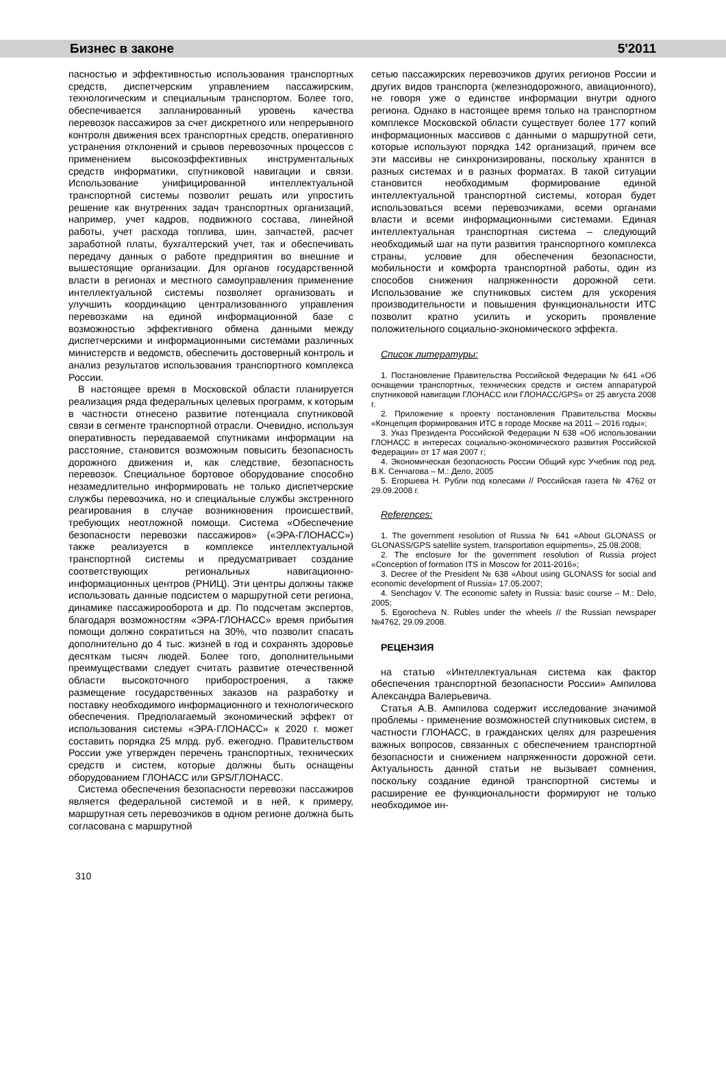Бизнес в законе 5'2011
пасностью и эффективностью использования транспортных средств, диспетчерским управлением пассажирским, технологическим и специальным транспортом. Более того, обеспечивается запланированный уровень качества перевозок пассажиров за счет дискретного или непрерывного контроля движения всех транспортных средств, оперативного устранения отклонений и срывов перевозочных процессов с применением высокоэффективных инструментальных средств информатики, спутниковой навигации и связи. Использование унифицированной интеллектуальной транспортной системы позволит решать или упростить решение как внутренних задач транспортных организаций, например, учет кадров, подвижного состава, линейной работы, учет расхода топлива, шин, запчастей, расчет заработной платы, бухгалтерский учет, так и обеспечивать передачу данных о работе предприятия во внешние и вышестоящие организации. Для органов государственной власти в регионах и местного самоуправления применение интеллектуальной системы позволяет организовать и улучшить координацию централизованного управления перевозками на единой информационной базе с возможностью эффективного обмена данными между диспетчерскими и информационными системами различных министерств и ведомств, обеспечить достоверный контроль и анализ результатов использования транспортного комплекса России.
В настоящее время в Московской области планируется реализация ряда федеральных целевых программ, к которым в частности отнесено развитие потенциала спутниковой связи в сегменте транспортной отрасли. Очевидно, используя оперативность передаваемой спутниками информации на расстояние, становится возможным повысить безопасность дорожного движения и, как следствие, безопасность перевозок. Специальное бортовое оборудование способно незамедлительно информировать не только диспетчерские службы перевозчика, но и специальные службы экстренного реагирования в случае возникновения происшествий, требующих неотложной помощи. Система «Обеспечение безопасности перевозки пассажиров» («ЭРА-ГЛОНАСС») также реализуется в комплексе интеллектуальной транспортной системы и предусматривает создание соответствующих региональных навигационно-информационных центров (РНИЦ). Эти центры должны также использовать данные подсистем о маршрутной сети региона, динамике пассажирооборота и др. По подсчетам экспертов, благодаря возможностям «ЭРА-ГЛОНАСС» время прибытия помощи должно сократиться на 30%, что позволит спасать дополнительно до 4 тыс. жизней в год и сохранять здоровье десяткам тысяч людей. Более того, дополнительными преимуществами следует считать развитие отечественной области высокоточного приборостроения, а также размещение государственных заказов на разработку и поставку необходимого информационного и технологического обеспечения. Предполагаемый экономический эффект от использования системы «ЭРА-ГЛОНАСС» к 2020 г. может составить порядка 25 млрд. руб. ежегодно. Правительством России уже утвержден перечень транспортных, технических средств и систем, которые должны быть оснащены оборудованием ГЛОНАСС или GPS/ГЛОНАСС.
Система обеспечения безопасности перевозки пассажиров является федеральной системой и в ней, к примеру, маршрутная сеть перевозчиков в одном регионе должна быть согласована с маршрутной
сетью пассажирских перевозчиков других регионов России и других видов транспорта (железнодорожного, авиационного), не говоря уже о единстве информации внутри одного региона. Однако в настоящее время только на транспортном комплексе Московской области существует более 177 копий информационных массивов с данными о маршрутной сети, которые используют порядка 142 организаций, причем все эти массивы не синхронизированы, поскольку хранятся в разных системах и в разных форматах. В такой ситуации становится необходимым формирование единой интеллектуальной транспортной системы, которая будет использоваться всеми перевозчиками, всеми органами власти и всеми информационными системами. Единая интеллектуальная транспортная система – следующий необходимый шаг на пути развития транспортного комплекса страны, условие для обеспечения безопасности, мобильности и комфорта транспортной работы, один из способов снижения напряженности дорожной сети. Использование же спутниковых систем для ускорения производительности и повышения функциональности ИТС позволит кратно усилить и ускорить проявление положительного социально-экономического эффекта.
Список литературы:
1. Постановление Правительства Российской Федерации № 641 «Об оснащении транспортных, технических средств и систем аппаратурой спутниковой навигации ГЛОНАСС или ГЛОНАСС/GPS» от 25 августа 2008 г.
2. Приложение к проекту постановления Правительства Москвы «Концепция формирования ИТС в городе Москве на 2011 – 2016 годы»;
3. Указ Президента Российской Федерации N 638 «Об использовании ГЛОНАСС в интересах социально-экономического развития Российской Федерации» от 17 мая 2007 г;
4. Экономическая безопасность России Общий курс Учебник под ред. В.К. Сенчагова – М.: Дело, 2005
5. Егоршева Н. Рубли под колесами // Российская газета № 4762 от 29.09.2008 г.
References:
1. The government resolution of Russia № 641 «About GLONASS or GLONASS/GPS satellite system, transportation equipments», 25.08.2008;
2. The enclosure for the government resolution of Russia project «Conception of formation ITS in Moscow for 2011-2016»;
3. Decree of the President № 638 «About using GLONASS for social and economic development of Russia» 17.05.2007;
4. Senchagov V. The economic safety in Russia: basic course – M.: Delo, 2005;
5. Egorocheva N. Rubles under the wheels // the Russian newspaper №4762, 29.09.2008.
РЕЦЕНЗИЯ
на статью «Интеллектуальная система как фактор обеспечения транспортной безопасности России» Ампилова Александра Валерьевича.
Статья А.В. Ампилова содержит исследование значимой проблемы - применение возможностей спутниковых систем, в частности ГЛОНАСС, в гражданских целях для разрешения важных вопросов, связанных с обеспечением транспортной безопасности и снижением напряженности дорожной сети. Актуальность данной статьи не вызывает сомнения, поскольку создание единой транспортной системы и расширение ее функциональности формируют не только необходимое ин-
310